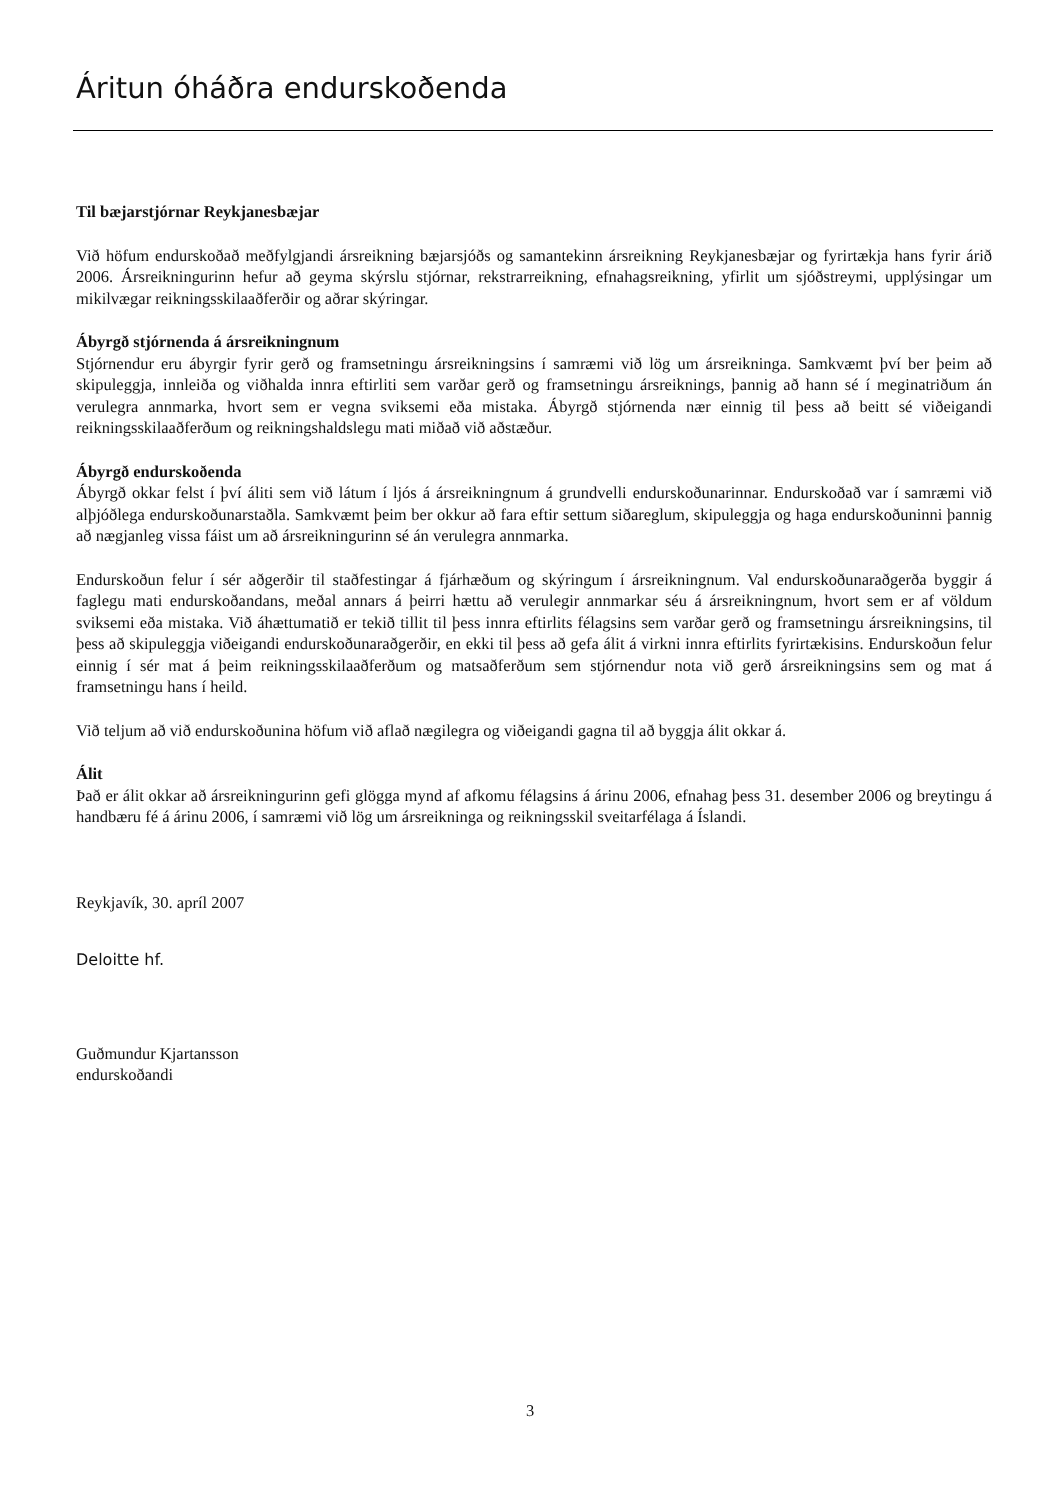Áritun óháðra endurskoðenda
Til bæjarstjórnar Reykjanesbæjar
Við höfum endurskoðað meðfylgjandi ársreikning bæjarsjóðs og samantekinn ársreikning Reykjanesbæjar og fyrirtækja hans fyrir árið 2006. Ársreikningurinn hefur að geyma skýrslu stjórnar, rekstrarreikning, efnahagsreikning, yfirlit um sjóðstreymi, upplýsingar um mikilvægar reikningsskilaaðferðir og aðrar skýringar.
Ábyrgð stjórnenda á ársreikningnum
Stjórnendur eru ábyrgir fyrir gerð og framsetningu ársreikningsins í samræmi við lög um ársreikninga. Samkvæmt því ber þeim að skipuleggja, innleiða og viðhalda innra eftirliti sem varðar gerð og framsetningu ársreiknings, þannig að hann sé í meginatriðum án verulegra annmarka, hvort sem er vegna sviksemi eða mistaka. Ábyrgð stjórnenda nær einnig til þess að beitt sé viðeigandi reikningsskilaaðferðum og reikningshaldslegu mati miðað við aðstæður.
Ábyrgð endurskoðenda
Ábyrgð okkar felst í því áliti sem við látum í ljós á ársreikningnum á grundvelli endurskoðunarinnar. Endurskoðað var í samræmi við alþjóðlega endurskoðunarstaðla. Samkvæmt þeim ber okkur að fara eftir settum siðareglum, skipuleggja og haga endurskoðuninni þannig að nægjanleg vissa fáist um að ársreikningurinn sé án verulegra annmarka.
Endurskoðun felur í sér aðgerðir til staðfestingar á fjárhæðum og skýringum í ársreikningnum. Val endurskoðunaraðgerða byggir á faglegu mati endurskoðandans, meðal annars á þeirri hættu að verulegir annmarkar séu á ársreikningnum, hvort sem er af völdum sviksemi eða mistaka. Við áhættumatið er tekið tillit til þess innra eftirlits félagsins sem varðar gerð og framsetningu ársreikningsins, til þess að skipuleggja viðeigandi endurskoðunaraðgerðir, en ekki til þess að gefa álit á virkni innra eftirlits fyrirtækisins. Endurskoðun felur einnig í sér mat á þeim reikningsskilaaðferðum og matsaðferðum sem stjórnendur nota við gerð ársreikningsins sem og mat á framsetningu hans í heild.
Við teljum að við endurskoðunina höfum við aflað nægilegra og viðeigandi gagna til að byggja álit okkar á.
Álit
Það er álit okkar að ársreikningurinn gefi glögga mynd af afkomu félagsins á árinu 2006, efnahag þess 31. desember 2006 og breytingu á handbæru fé á árinu 2006, í samræmi við lög um ársreikninga og reikningsskil sveitarfélaga á Íslandi.
Reykjavík, 30. apríl 2007
Deloitte hf.
Guðmundur Kjartansson
endurskoðandi
3